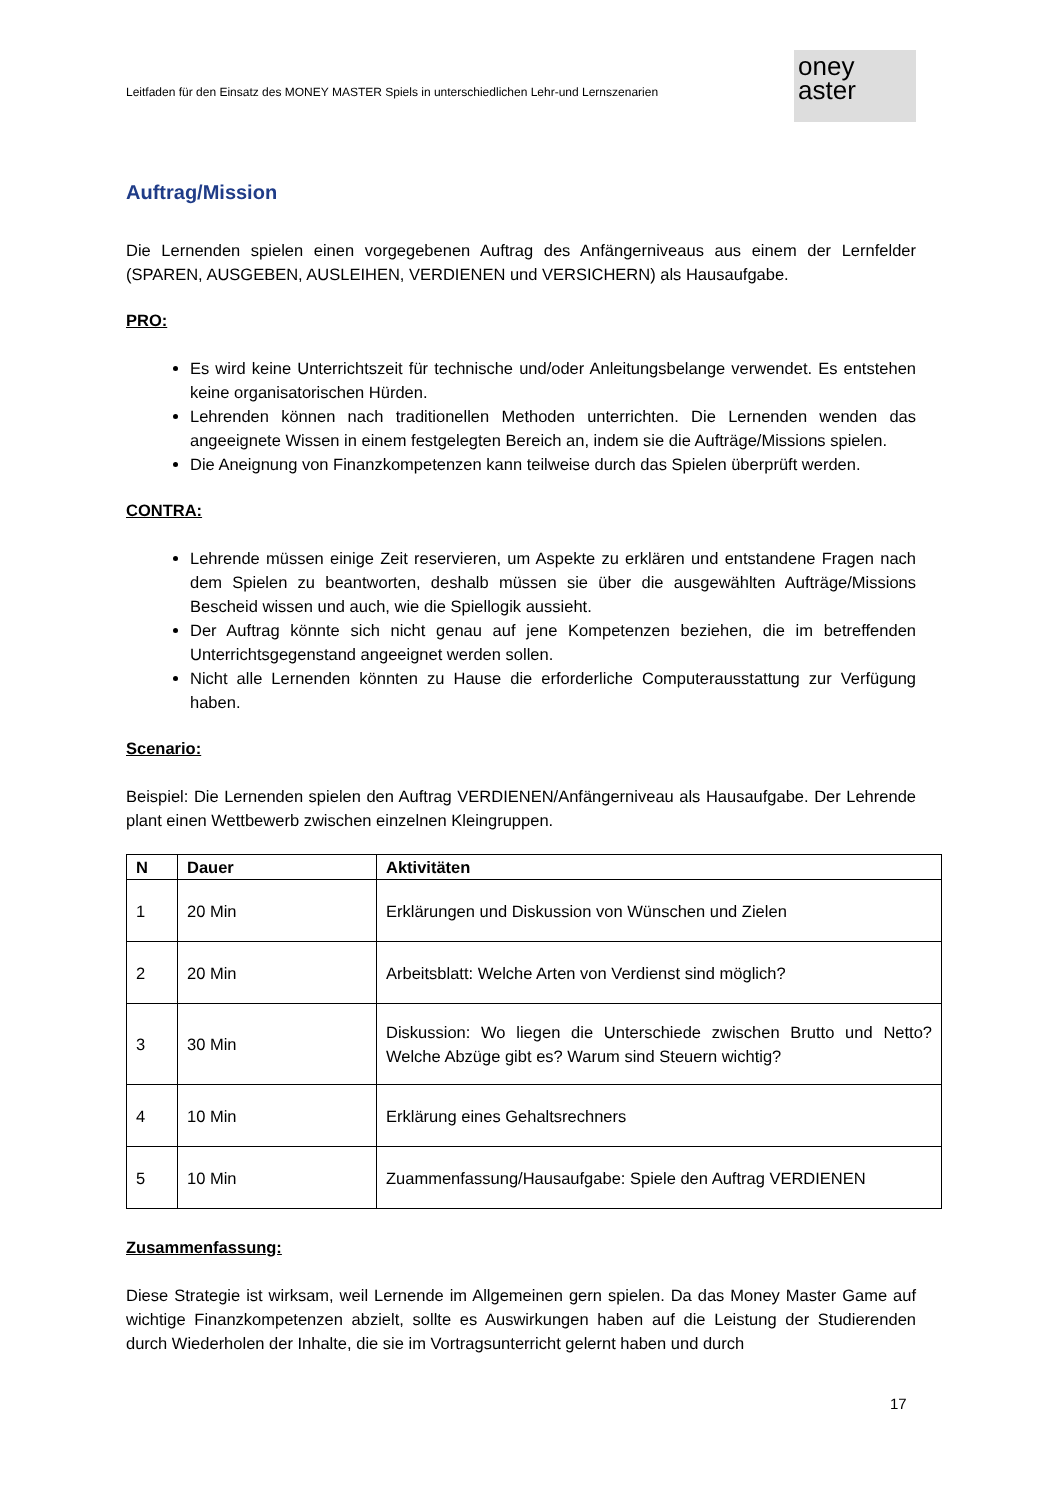Leitfaden für den Einsatz des MONEY MASTER Spiels in unterschiedlichen Lehr-und Lernszenarien
oney
aster
Auftrag/Mission
Die Lernenden spielen einen vorgegebenen Auftrag des Anfängerniveaus aus einem der Lernfelder (SPAREN, AUSGEBEN, AUSLEIHEN, VERDIENEN und VERSICHERN) als Hausaufgabe.
PRO:
Es wird keine Unterrichtszeit für technische und/oder Anleitungsbelange verwendet. Es entstehen keine organisatorischen Hürden.
Lehrenden können nach traditionellen Methoden unterrichten. Die Lernenden wenden das angeeignete Wissen in einem festgelegten Bereich an, indem sie die Aufträge/Missions spielen.
Die Aneignung von Finanzkompetenzen kann teilweise durch das Spielen überprüft werden.
CONTRA:
Lehrende müssen einige Zeit reservieren, um Aspekte zu erklären und entstandene Fragen nach dem Spielen zu beantworten, deshalb müssen sie über die ausgewählten Aufträge/Missions Bescheid wissen und auch, wie die Spiellogik aussieht.
Der Auftrag könnte sich nicht genau auf jene Kompetenzen beziehen, die im betreffenden Unterrichtsgegenstand angeeignet werden sollen.
Nicht alle Lernenden könnten zu Hause die erforderliche Computerausstattung zur Verfügung haben.
Scenario:
Beispiel: Die Lernenden spielen den Auftrag VERDIENEN/Anfängerniveau als Hausaufgabe. Der Lehrende plant einen Wettbewerb zwischen einzelnen Kleingruppen.
| N | Dauer | Aktivitäten |
| --- | --- | --- |
| 1 | 20 Min | Erklärungen und Diskussion von Wünschen und Zielen |
| 2 | 20 Min | Arbeitsblatt: Welche Arten von Verdienst sind möglich? |
| 3 | 30 Min | Diskussion: Wo liegen die Unterschiede zwischen Brutto und Netto? Welche Abzüge gibt es? Warum sind Steuern wichtig? |
| 4 | 10 Min | Erklärung eines Gehaltsrechners |
| 5 | 10 Min | Zuammenfassung/Hausaufgabe: Spiele den Auftrag VERDIENEN |
Zusammenfassung:
Diese Strategie ist wirksam, weil Lernende im Allgemeinen gern spielen. Da das Money Master Game auf wichtige Finanzkompetenzen abzielt, sollte es Auswirkungen haben auf die Leistung der Studierenden durch Wiederholen der Inhalte, die sie im Vortragsunterricht gelernt haben und durch
17